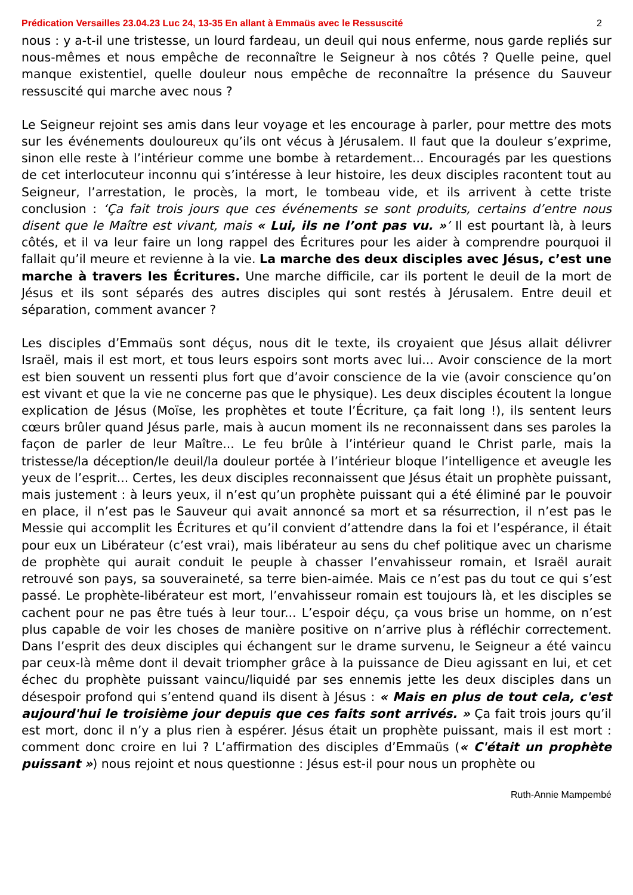Prédication Versailles 23.04.23 Luc 24, 13-35 En allant à Emmaüs avec le Ressuscité 2
nous : y a-t-il une tristesse, un lourd fardeau, un deuil qui nous enferme, nous garde repliés sur nous-mêmes et nous empêche de reconnaître le Seigneur à nos côtés ? Quelle peine, quel manque existentiel, quelle douleur nous empêche de reconnaître la présence du Sauveur ressuscité qui marche avec nous ?
Le Seigneur rejoint ses amis dans leur voyage et les encourage à parler, pour mettre des mots sur les événements douloureux qu’ils ont vécus à Jérusalem. Il faut que la douleur s’exprime, sinon elle reste à l’intérieur comme une bombe à retardement... Encouragés par les questions de cet interlocuteur inconnu qui s’intéresse à leur histoire, les deux disciples racontent tout au Seigneur, l’arrestation, le procès, la mort, le tombeau vide, et ils arrivent à cette triste conclusion : ‘Ça fait trois jours que ces événements se sont produits, certains d’entre nous disent que le Maître est vivant, mais « Lui, ils ne l’ont pas vu. »’ Il est pourtant là, à leurs côtés, et il va leur faire un long rappel des Écritures pour les aider à comprendre pourquoi il fallait qu’il meure et revienne à la vie. La marche des deux disciples avec Jésus, c’est une marche à travers les Écritures. Une marche difficile, car ils portent le deuil de la mort de Jésus et ils sont séparés des autres disciples qui sont restés à Jérusalem. Entre deuil et séparation, comment avancer ?
Les disciples d’Emmaüs sont déçus, nous dit le texte, ils croyaient que Jésus allait délivrer Israël, mais il est mort, et tous leurs espoirs sont morts avec lui... Avoir conscience de la mort est bien souvent un ressenti plus fort que d’avoir conscience de la vie (avoir conscience qu’on est vivant et que la vie ne concerne pas que le physique). Les deux disciples écoutent la longue explication de Jésus (Moïse, les prophètes et toute l’Écriture, ça fait long !), ils sentent leurs cœurs brûler quand Jésus parle, mais à aucun moment ils ne reconnaissent dans ses paroles la façon de parler de leur Maître... Le feu brûle à l’intérieur quand le Christ parle, mais la tristesse/la déception/le deuil/la douleur portée à l’intérieur bloque l’intelligence et aveugle les yeux de l’esprit... Certes, les deux disciples reconnaissent que Jésus était un prophète puissant, mais justement : à leurs yeux, il n’est qu’un prophète puissant qui a été éliminé par le pouvoir en place, il n’est pas le Sauveur qui avait annoncé sa mort et sa résurrection, il n’est pas le Messie qui accomplit les Écritures et qu’il convient d’attendre dans la foi et l’espérance, il était pour eux un Libérateur (c’est vrai), mais libérateur au sens du chef politique avec un charisme de prophète qui aurait conduit le peuple à chasser l’envahisseur romain, et Israël aurait retrouvé son pays, sa souveraineté, sa terre bien-aimée. Mais ce n’est pas du tout ce qui s’est passé. Le prophète-libérateur est mort, l’envahisseur romain est toujours là, et les disciples se cachent pour ne pas être tués à leur tour... L’espoir déçu, ça vous brise un homme, on n’est plus capable de voir les choses de manière positive on n’arrive plus à réfléchir correctement. Dans l’esprit des deux disciples qui échangent sur le drame survenu, le Seigneur a été vaincu par ceux-là même dont il devait triompher grâce à la puissance de Dieu agissant en lui, et cet échec du prophète puissant vaincu/liquidé par ses ennemis jette les deux disciples dans un désespoir profond qui s’entend quand ils disent à Jésus : « Mais en plus de tout cela, c'est aujourd'hui le troisième jour depuis que ces faits sont arrivés. » Ça fait trois jours qu’il est mort, donc il n’y a plus rien à espérer. Jésus était un prophète puissant, mais il est mort : comment donc croire en lui ? L’affirmation des disciples d’Emmaüs (« C'était un prophète puissant ») nous rejoint et nous questionne : Jésus est-il pour nous un prophète ou
Ruth-Annie Mampembé